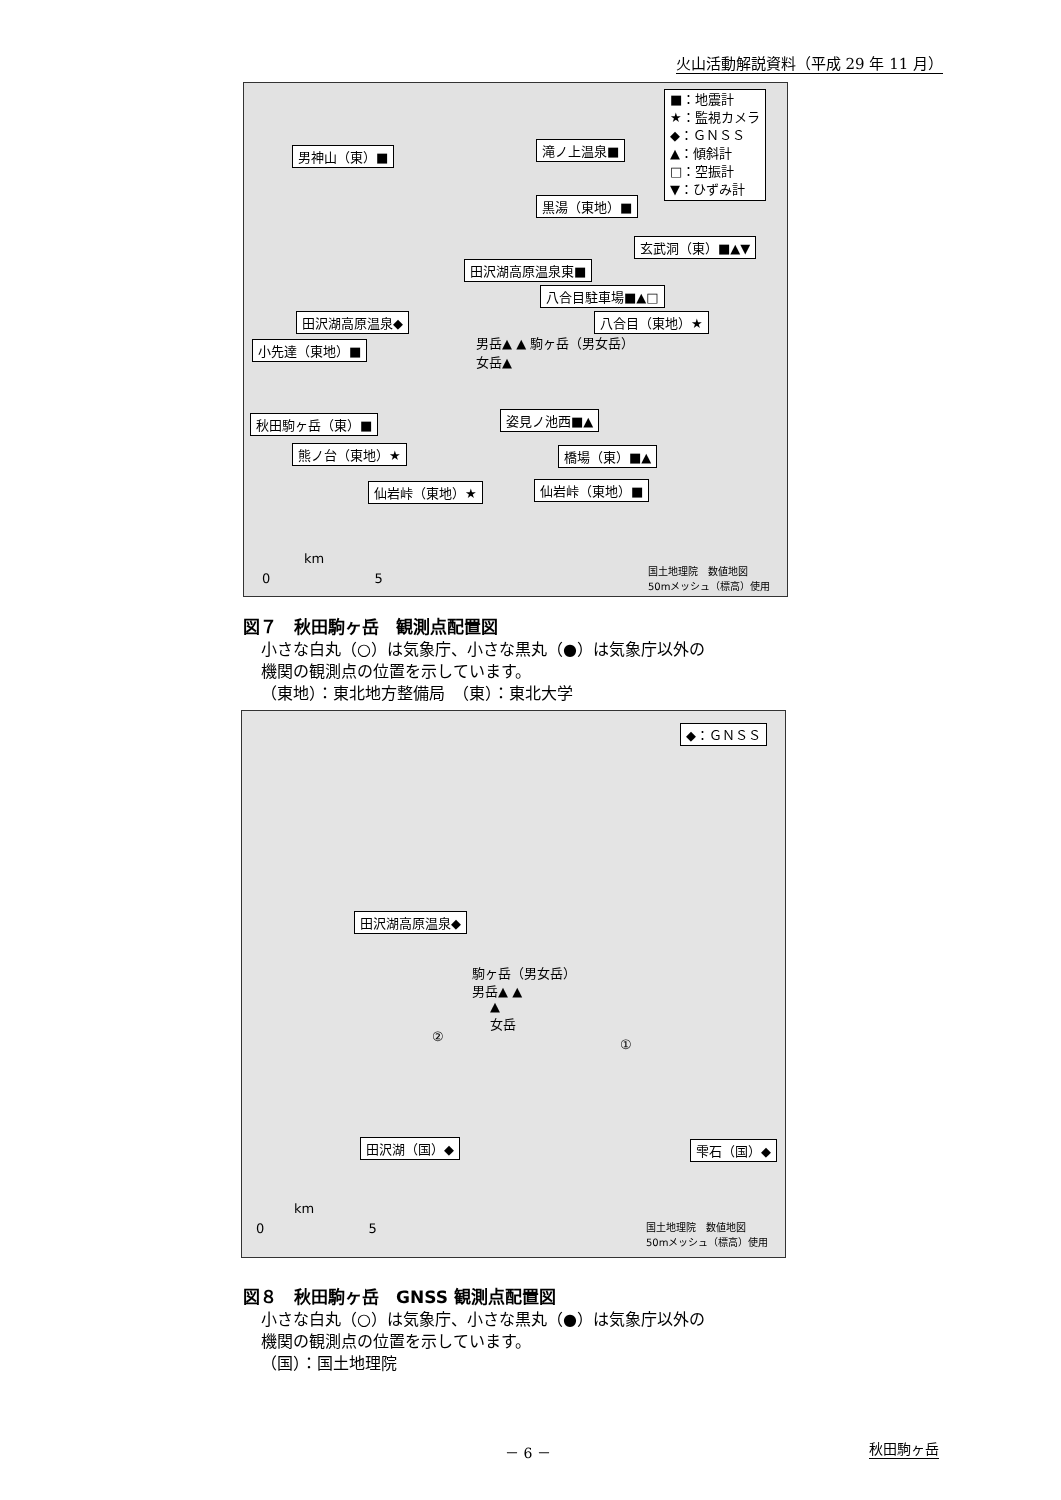火山活動解説資料（平成 29 年 11 月）
■：地震計
★：監視カメラ
◆：ＧＮＳＳ
▲：傾斜計
□：空振計
▼：ひずみ計
男神山（東）■ 滝ノ上温泉■
黒湯（東地）■
玄武洞（東）■▲▼
田沢湖高原温泉東■
八合目駐車場■▲□
田沢湖高原温泉◆ 八合目（東地）★
男岳▲ ▲ 駒ヶ岳（男女岳）
女岳▲
小先達（東地）■
姿見ノ池西■▲
秋田駒ヶ岳（東）■
熊ノ台（東地）★ 橋場（東）■▲
仙岩峠（東地）★ 仙岩峠（東地）■
km
0 5
国土地理院　数値地図
50mメッシュ（標高）使用
図７　秋田駒ヶ岳　観測点配置図
小さな白丸（○）は気象庁、小さな黒丸（●）は気象庁以外の
機関の観測点の位置を示しています。
（東地）：東北地方整備局　（東）：東北大学
◆：ＧＮＳＳ
田沢湖高原温泉◆
駒ヶ岳（男女岳）
男岳▲ ▲
▲
女岳
②
①
田沢湖（国）◆ 雫石（国）◆
km
0 5
国土地理院　数値地図
50mメッシュ（標高）使用
図８　秋田駒ヶ岳　GNSS 観測点配置図
小さな白丸（○）は気象庁、小さな黒丸（●）は気象庁以外の
機関の観測点の位置を示しています。
（国）：国土地理院
－ 6 － 秋田駒ヶ岳